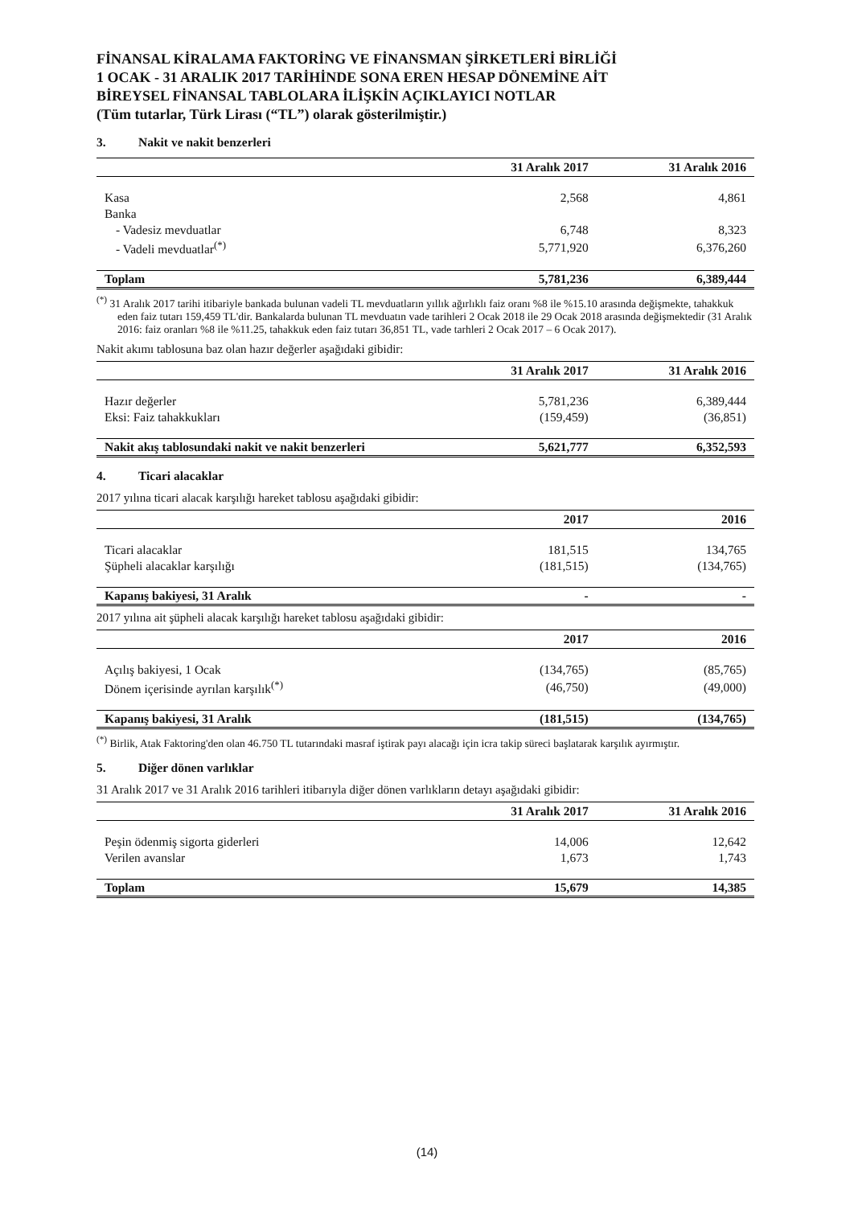FİNANSAL KİRALAMA FAKTORİNG VE FİNANSMAN ŞİRKETLERİ BİRLİĞİ
1 OCAK - 31 ARALIK 2017 TARİHİNDE SONA EREN HESAP DÖNEMİNE AİT
BİREYSEL FİNANSAL TABLOLARA İLİŞKİN AÇIKLAYICI NOTLAR
(Tüm tutarlar, Türk Lirası (“TL”) olarak gösterilmiştir.)
3. Nakit ve nakit benzerleri
| | 31 Aralık 2017 | 31 Aralık 2016 |
| --- | --- | --- |
| Kasa | 2,568 | 4,861 |
| Banka | | |
| - Vadesiz mevduatlar | 6,748 | 8,323 |
| - Vadeli mevduatlar<sup>(*)</sup> | 5,771,920 | 6,376,260 |
| Toplam | 5,781,236 | 6,389,444 |
<sup>(*)</sup> 31 Aralık 2017 tarihi itibariyle bankada bulunan vadeli TL mevduatların yıllık ağırlıklı faiz oranı %8 ile %15.10 arasında değişmekte, tahakkuk eden faiz tutarı 159,459 TL'dir. Bankalarda bulunan TL mevduatın vade tarihleri 2 Ocak 2018 ile 29 Ocak 2018 arasında değişmektedir (31 Aralık 2016: faiz oranları %8 ile %11.25, tahakkuk eden faiz tutarı 36,851 TL, vade tarhleri 2 Ocak 2017 – 6 Ocak 2017).
Nakit akımı tablosuna baz olan hazır değerler aşağıdaki gibidir:
| | 31 Aralık 2017 | 31 Aralık 2016 |
| --- | --- | --- |
| Hazır değerler | 5,781,236 | 6,389,444 |
| Eksi: Faiz tahakkukları | (159,459) | (36,851) |
| Nakit akış tablosundaki nakit ve nakit benzerleri | 5,621,777 | 6,352,593 |
4. Ticari alacaklar
2017 yılına ticari alacak karşılığı hareket tablosu aşağıdaki gibidir:
| | 2017 | 2016 |
| --- | --- | --- |
| Ticari alacaklar | 181,515 | 134,765 |
| Şüpheli alacaklar karşılığı | (181,515) | (134,765) |
| Kapanış bakiyesi, 31 Aralık | - | - |
2017 yılına ait şüpheli alacak karşılığı hareket tablosu aşağıdaki gibidir:
| | 2017 | 2016 |
| --- | --- | --- |
| Açılış bakiyesi, 1 Ocak | (134,765) | (85,765) |
| Dönem içerisinde ayrılan karşılık<sup>(*)</sup> | (46,750) | (49,000) |
| Kapanış bakiyesi, 31 Aralık | (181,515) | (134,765) |
<sup>(*)</sup> Birlik, Atak Faktoring'den olan 46.750 TL tutarındaki masraf iştirak payı alacağı için icra takip süreci başlatarak karşılık ayırmıştır.
5. Diğer dönen varlıklar
31 Aralık 2017 ve 31 Aralık 2016 tarihleri itibarıyla diğer dönen varlıkların detayı aşağıdaki gibidir:
| | 31 Aralık 2017 | 31 Aralık 2016 |
| --- | --- | --- |
| Peşin ödenmiş sigorta giderleri | 14,006 | 12,642 |
| Verilen avanslar | 1,673 | 1,743 |
| Toplam | 15,679 | 14,385 |
(14)